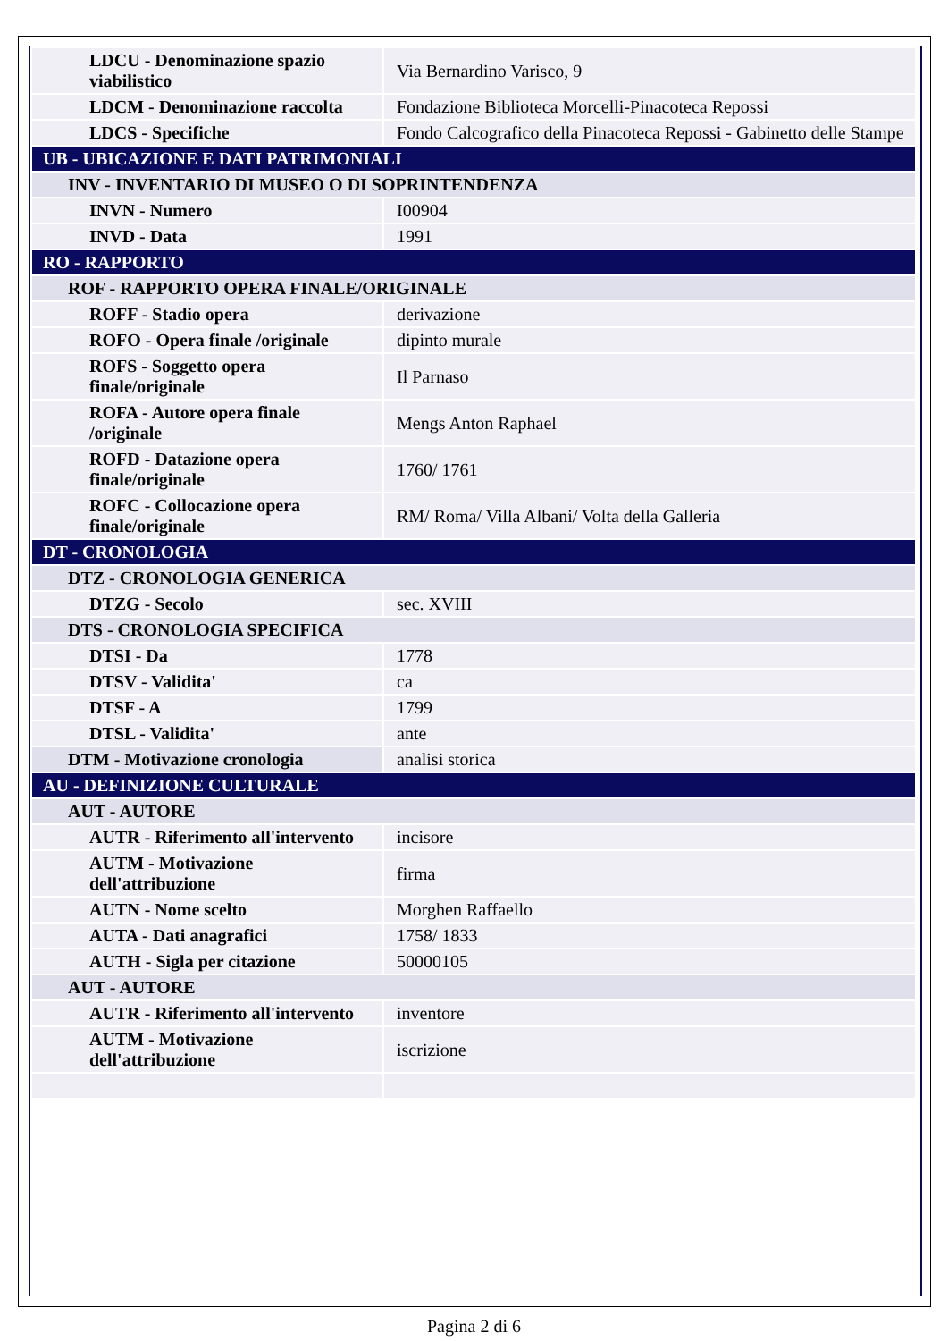| LDCU - Denominazione spazio viabilistico | Via Bernardino Varisco, 9 |
| LDCM - Denominazione raccolta | Fondazione Biblioteca Morcelli-Pinacoteca Repossi |
| LDCS - Specifiche | Fondo Calcografico della Pinacoteca Repossi - Gabinetto delle Stampe |
| UB - UBICAZIONE E DATI PATRIMONIALI | |
| INV - INVENTARIO DI MUSEO O DI SOPRINTENDENZA | |
| INVN - Numero | I00904 |
| INVD - Data | 1991 |
| RO - RAPPORTO | |
| ROF - RAPPORTO OPERA FINALE/ORIGINALE | |
| ROFF - Stadio opera | derivazione |
| ROFO - Opera finale /originale | dipinto murale |
| ROFS - Soggetto opera finale/originale | Il Parnaso |
| ROFA - Autore opera finale /originale | Mengs Anton Raphael |
| ROFD - Datazione opera finale/originale | 1760/ 1761 |
| ROFC - Collocazione opera finale/originale | RM/ Roma/ Villa Albani/ Volta della Galleria |
| DT - CRONOLOGIA | |
| DTZ - CRONOLOGIA GENERICA | |
| DTZG - Secolo | sec. XVIII |
| DTS - CRONOLOGIA SPECIFICA | |
| DTSI - Da | 1778 |
| DTSV - Validita' | ca |
| DTSF - A | 1799 |
| DTSL - Validita' | ante |
| DTM - Motivazione cronologia | analisi storica |
| AU - DEFINIZIONE CULTURALE | |
| AUT - AUTORE | |
| AUTR - Riferimento all'intervento | incisore |
| AUTM - Motivazione dell'attribuzione | firma |
| AUTN - Nome scelto | Morghen Raffaello |
| AUTA - Dati anagrafici | 1758/ 1833 |
| AUTH - Sigla per citazione | 50000105 |
| AUT - AUTORE | |
| AUTR - Riferimento all'intervento | inventore |
| AUTM - Motivazione dell'attribuzione | iscrizione |
Pagina 2 di 6